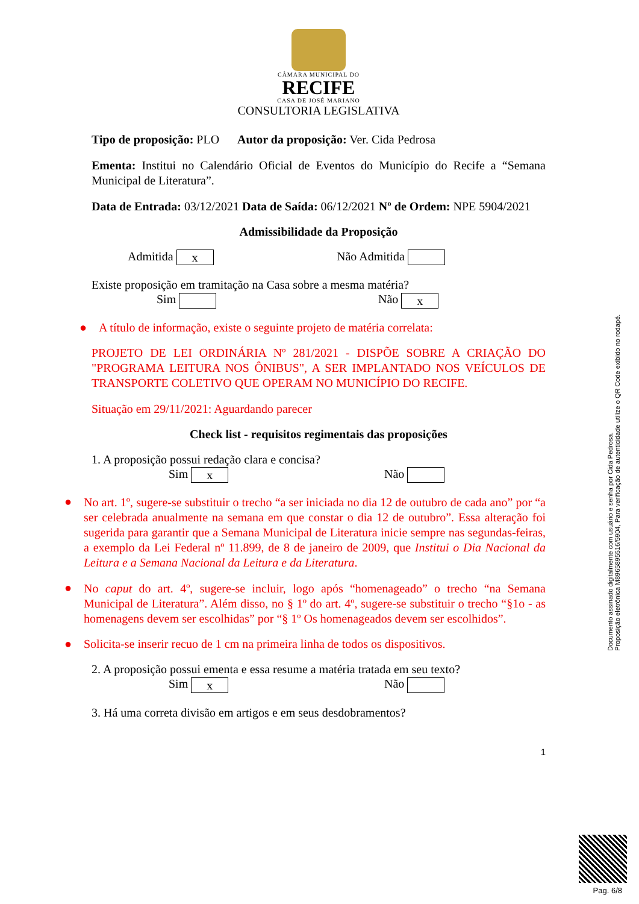CÂMARA MUNICIPAL DO
RECIFE
CASA DE JOSÉ MARIANO
CONSULTORIA LEGISLATIVA
Tipo de proposição: PLO Autor da proposição: Ver. Cida Pedrosa
Ementa: Institui no Calendário Oficial de Eventos do Município do Recife a “Semana Municipal de Literatura”.
Data de Entrada: 03/12/2021 Data de Saída: 06/12/2021 Nº de Ordem: NPE 5904/2021
Admissibilidade da Proposição
Admitida x
Não Admitida
Existe proposição em tramitação na Casa sobre a mesma matéria?
Sim Não x
● A título de informação, existe o seguinte projeto de matéria correlata:
PROJETO DE LEI ORDINÁRIA Nº 281/2021 - DISPÕE SOBRE A CRIAÇÃO DO "PROGRAMA LEITURA NOS ÔNIBUS", A SER IMPLANTADO NOS VEÍCULOS DE TRANSPORTE COLETIVO QUE OPERAM NO MUNICÍPIO DO RECIFE.
Situação em 29/11/2021: Aguardando parecer
Check list - requisitos regimentais das proposições
1. A proposição possui redação clara e concisa?
Sim x
Não
●
No art. 1º, sugere-se substituir o trecho “a ser iniciada no dia 12 de outubro de cada ano” por “a ser celebrada anualmente na semana em que constar o dia 12 de outubro”. Essa alteração foi sugerida para garantir que a Semana Municipal de Literatura inicie sempre nas segundas-feiras, a exemplo da Lei Federal nº 11.899, de 8 de janeiro de 2009, que Institui o Dia Nacional da Leitura e a Semana Nacional da Leitura e da Literatura.
●
No caput do art. 4º, sugere-se incluir, logo após “homenageado” o trecho “na Semana Municipal de Literatura”. Além disso, no § 1º do art. 4º, sugere-se substituir o trecho “§1o - as homenagens devem ser escolhidas” por “§ 1º Os homenageados devem ser escolhidos”.
● Solicita-se inserir recuo de 1 cm na primeira linha de todos os dispositivos.
2. A proposição possui ementa e essa resume a matéria tratada em seu texto?
Sim x
Não
3. Há uma correta divisão em artigos e em seus desdobramentos?
1
Documento assinado digitalmente com usuário e senha por Cida Pedrosa.
Proposição eletrônica M8965895516/5904, Para verificação de autenticidade utilize o QR Code exibido no rodapé.
Pag. 6/8